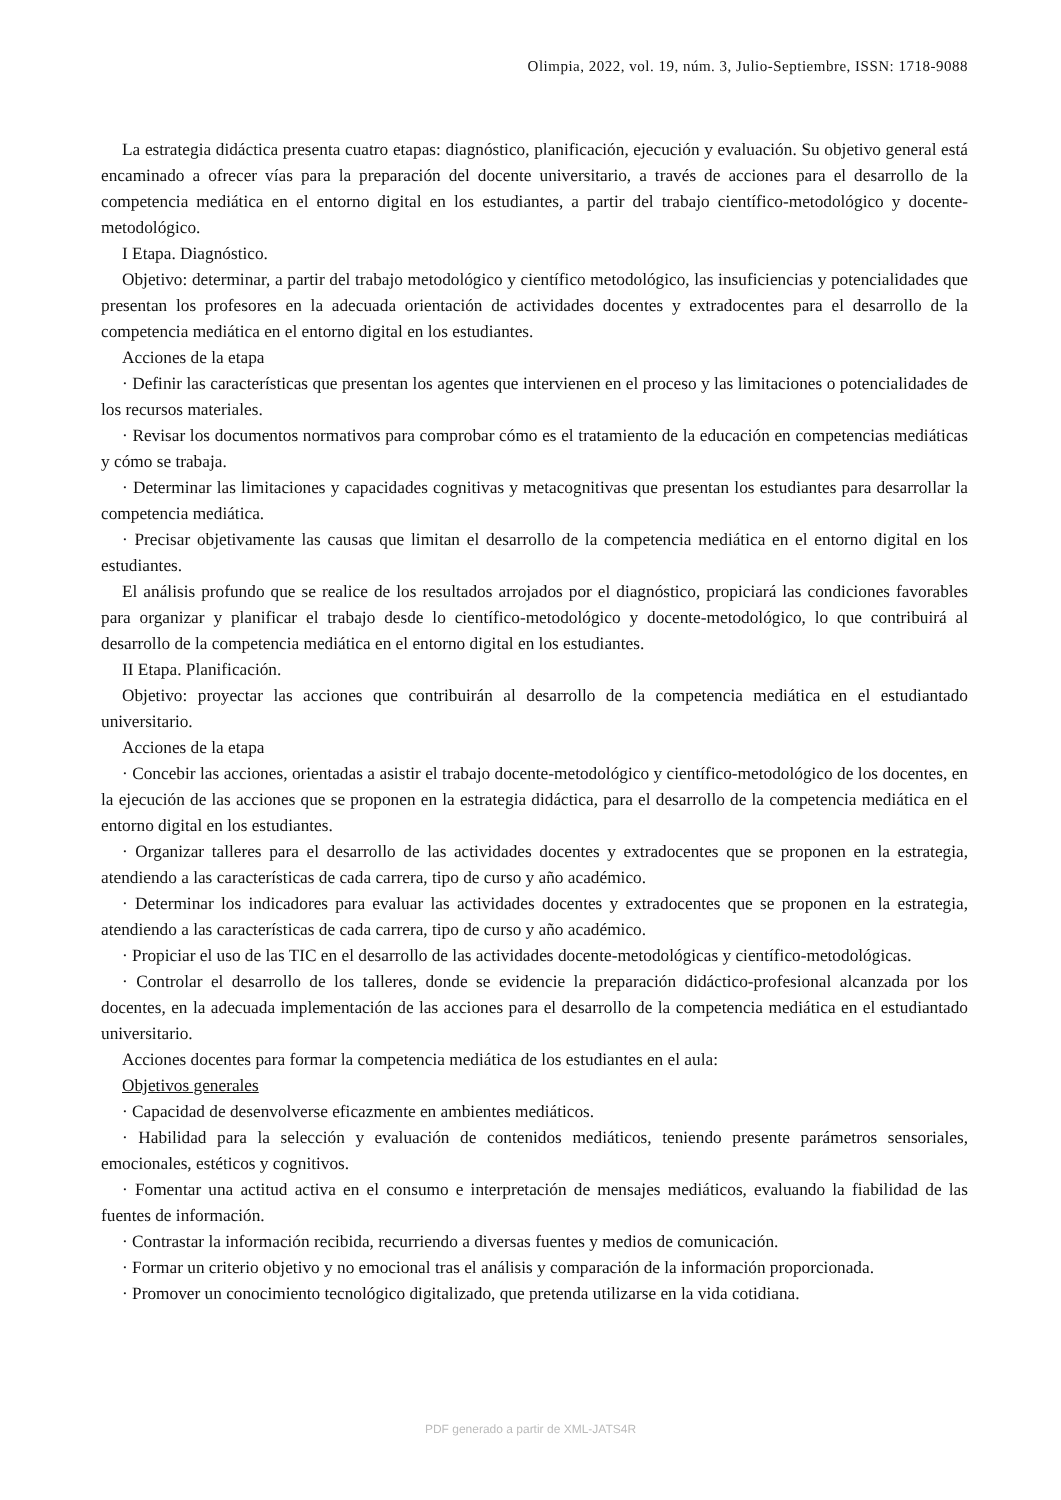Olimpia, 2022, vol. 19, núm. 3, Julio-Septiembre, ISSN: 1718-9088
La estrategia didáctica presenta cuatro etapas: diagnóstico, planificación, ejecución y evaluación. Su objetivo general está encaminado a ofrecer vías para la preparación del docente universitario, a través de acciones para el desarrollo de la competencia mediática en el entorno digital en los estudiantes, a partir del trabajo científico-metodológico y docente- metodológico.
I Etapa. Diagnóstico.
Objetivo: determinar, a partir del trabajo metodológico y científico metodológico, las insuficiencias y potencialidades que presentan los profesores en la adecuada orientación de actividades docentes y extradocentes para el desarrollo de la competencia mediática en el entorno digital en los estudiantes.
Acciones de la etapa
· Definir las características que presentan los agentes que intervienen en el proceso y las limitaciones o potencialidades de los recursos materiales.
· Revisar los documentos normativos para comprobar cómo es el tratamiento de la educación en competencias mediáticas y cómo se trabaja.
· Determinar las limitaciones y capacidades cognitivas y metacognitivas que presentan los estudiantes para desarrollar la competencia mediática.
· Precisar objetivamente las causas que limitan el desarrollo de la competencia mediática en el entorno digital en los estudiantes.
El análisis profundo que se realice de los resultados arrojados por el diagnóstico, propiciará las condiciones favorables para organizar y planificar el trabajo desde lo científico-metodológico y docente-metodológico, lo que contribuirá al desarrollo de la competencia mediática en el entorno digital en los estudiantes.
II Etapa. Planificación.
Objetivo: proyectar las acciones que contribuirán al desarrollo de la competencia mediática en el estudiantado universitario.
Acciones de la etapa
· Concebir las acciones, orientadas a asistir el trabajo docente-metodológico y científico-metodológico de los docentes, en la ejecución de las acciones que se proponen en la estrategia didáctica, para el desarrollo de la competencia mediática en el entorno digital en los estudiantes.
· Organizar talleres para el desarrollo de las actividades docentes y extradocentes que se proponen en la estrategia, atendiendo a las características de cada carrera, tipo de curso y año académico.
· Determinar los indicadores para evaluar las actividades docentes y extradocentes que se proponen en la estrategia, atendiendo a las características de cada carrera, tipo de curso y año académico.
· Propiciar el uso de las TIC en el desarrollo de las actividades docente-metodológicas y científico-metodológicas.
· Controlar el desarrollo de los talleres, donde se evidencie la preparación didáctico-profesional alcanzada por los docentes, en la adecuada implementación de las acciones para el desarrollo de la competencia mediática en el estudiantado universitario.
Acciones docentes para formar la competencia mediática de los estudiantes en el aula:
Objetivos generales
· Capacidad de desenvolverse eficazmente en ambientes mediáticos.
· Habilidad para la selección y evaluación de contenidos mediáticos, teniendo presente parámetros sensoriales, emocionales, estéticos y cognitivos.
· Fomentar una actitud activa en el consumo e interpretación de mensajes mediáticos, evaluando la fiabilidad de las fuentes de información.
· Contrastar la información recibida, recurriendo a diversas fuentes y medios de comunicación.
· Formar un criterio objetivo y no emocional tras el análisis y comparación de la información proporcionada.
· Promover un conocimiento tecnológico digitalizado, que pretenda utilizarse en la vida cotidiana.
PDF generado a partir de XML-JATS4R